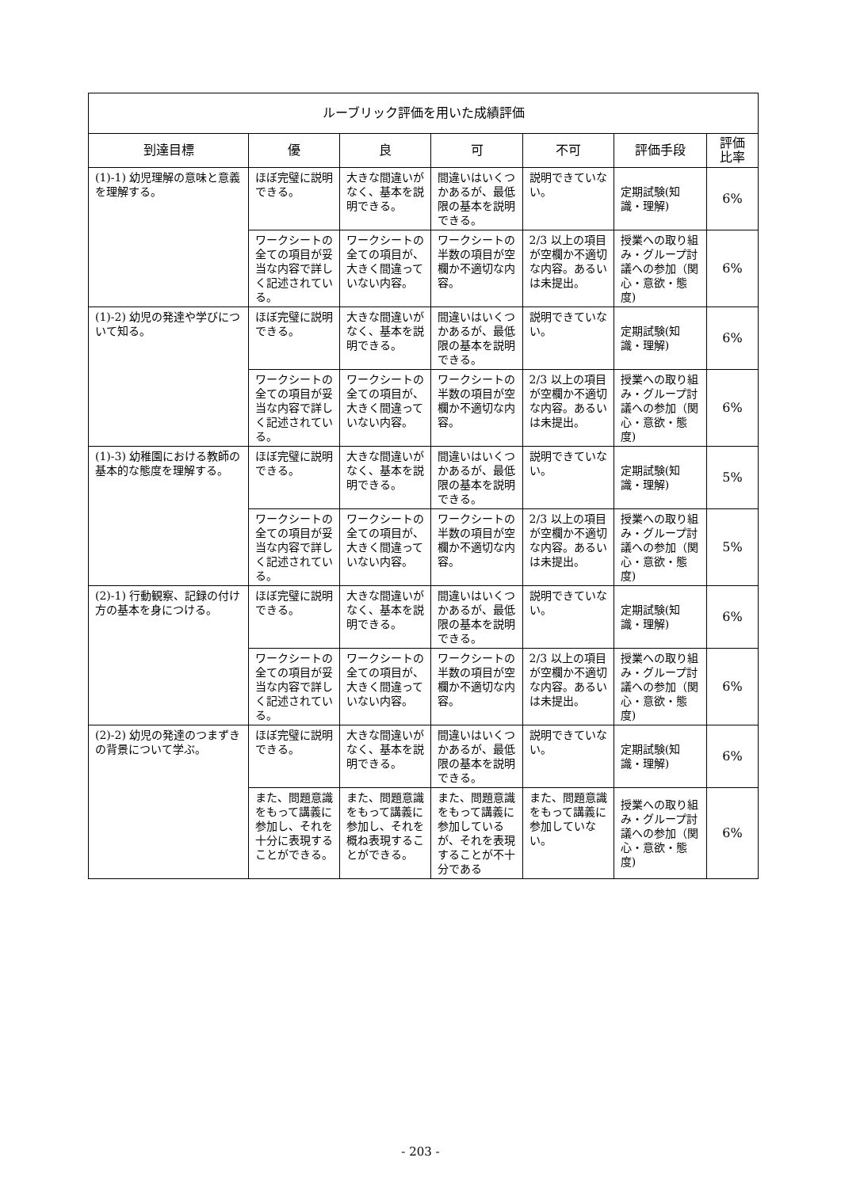| ルーブリック評価を用いた成績評価 | | | | | | |
| --- | --- | --- | --- | --- | --- | --- |
| 到達目標 | 優 | 良 | 可 | 不可 | 評価手段 | 評価 比率 |
| (1)-1) 幼児理解の意味と意義を理解する。 | ほぼ完璧に説明できる。 | 大きな間違いがなく、基本を説明できる。 | 間違いはいくつかあるが、最低限の基本を説明できる。 | 説明できていない。 | 定期試験(知識・理解) | 6% |
| | ワークシートの全ての項目が妥当な内容で詳しく記述されている。 | ワークシートの全ての項目が、大きく間違っていない内容。 | ワークシートの半数の項目が空欄か不適切な内容。 | 2/3 以上の項目が空欄か不適切な内容。あるいは未提出。 | 授業への取り組み・グループ討議への参加（関心・意欲・態度) | 6% |
| (1)-2) 幼児の発達や学びについて知る。 | ほぼ完璧に説明できる。 | 大きな間違いがなく、基本を説明できる。 | 間違いはいくつかあるが、最低限の基本を説明できる。 | 説明できていない。 | 定期試験(知識・理解) | 6% |
| | ワークシートの全ての項目が妥当な内容で詳しく記述されている。 | ワークシートの全ての項目が、大きく間違っていない内容。 | ワークシートの半数の項目が空欄か不適切な内容。 | 2/3 以上の項目が空欄か不適切な内容。あるいは未提出。 | 授業への取り組み・グループ討議への参加（関心・意欲・態度) | 6% |
| (1)-3) 幼稚園における教師の基本的な態度を理解する。 | ほぼ完璧に説明できる。 | 大きな間違いがなく、基本を説明できる。 | 間違いはいくつかあるが、最低限の基本を説明できる。 | 説明できていない。 | 定期試験(知識・理解) | 5% |
| | ワークシートの全ての項目が妥当な内容で詳しく記述されている。 | ワークシートの全ての項目が、大きく間違っていない内容。 | ワークシートの半数の項目が空欄か不適切な内容。 | 2/3 以上の項目が空欄か不適切な内容。あるいは未提出。 | 授業への取り組み・グループ討議への参加（関心・意欲・態度) | 5% |
| (2)-1) 行動観察、記録の付け方の基本を身につける。 | ほぼ完璧に説明できる。 | 大きな間違いがなく、基本を説明できる。 | 間違いはいくつかあるが、最低限の基本を説明できる。 | 説明できていない。 | 定期試験(知識・理解) | 6% |
| | ワークシートの全ての項目が妥当な内容で詳しく記述されている。 | ワークシートの全ての項目が、大きく間違っていない内容。 | ワークシートの半数の項目が空欄か不適切な内容。 | 2/3 以上の項目が空欄か不適切な内容。あるいは未提出。 | 授業への取り組み・グループ討議への参加（関心・意欲・態度) | 6% |
| (2)-2) 幼児の発達のつまずきの背景について学ぶ。 | ほぼ完璧に説明できる。 | 大きな間違いがなく、基本を説明できる。 | 間違いはいくつかあるが、最低限の基本を説明できる。 | 説明できていない。 | 定期試験(知識・理解) | 6% |
| | また、問題意識をもって講義に参加し、それを十分に表現することができる。 | また、問題意識をもって講義に参加し、それを概ね表現することができる。 | また、問題意識をもって講義に参加しているが、それを表現することが不十分である | また、問題意識をもって講義に参加していない。 | 授業への取り組み・グループ討議への参加（関心・意欲・態度) | 6% |
- 203 -